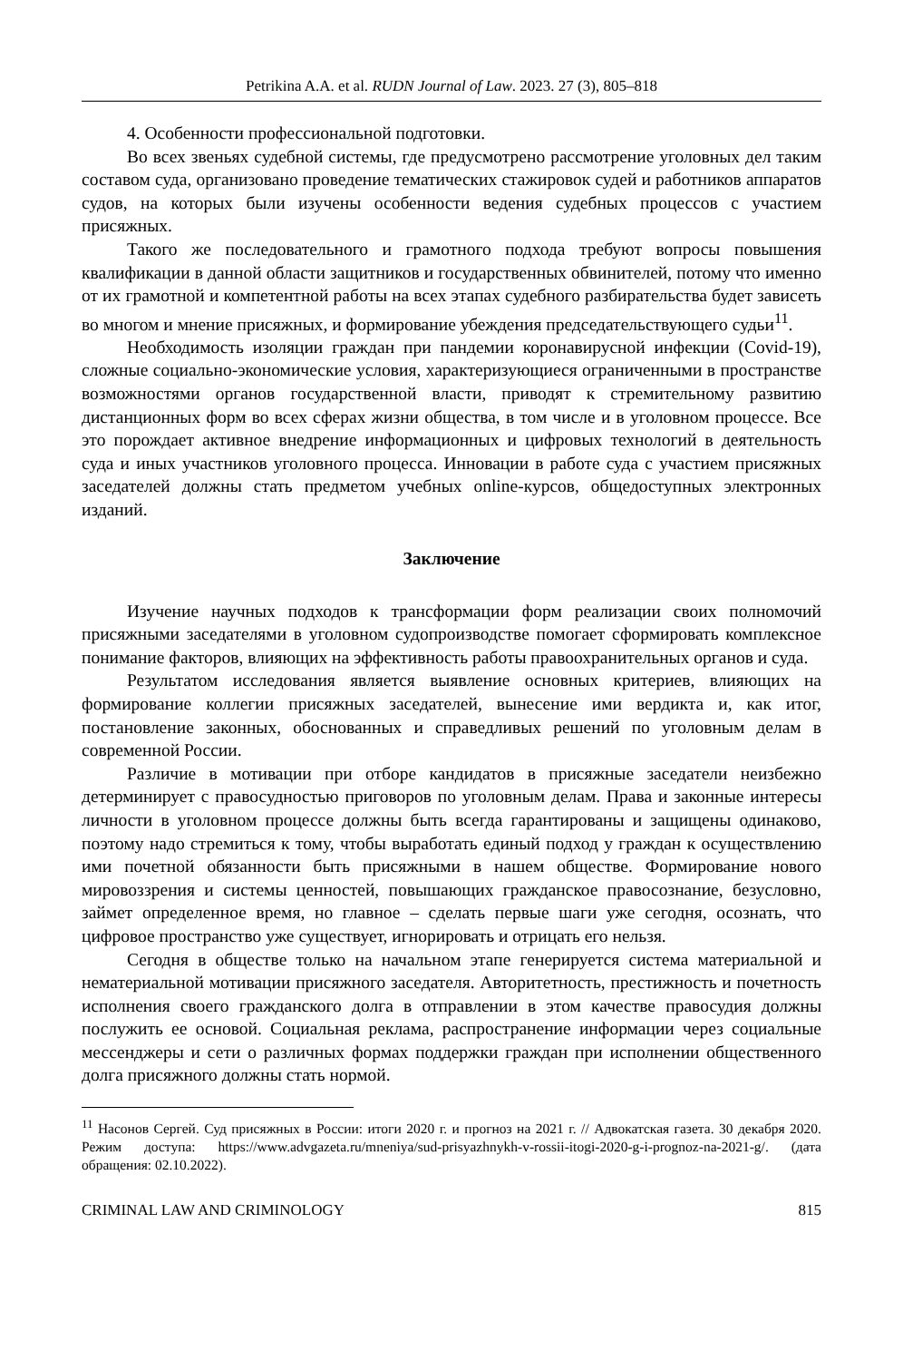Petrikina A.A. et al. RUDN Journal of Law. 2023. 27 (3), 805–818
4. Особенности профессиональной подготовки.
Во всех звеньях судебной системы, где предусмотрено рассмотрение уголовных дел таким составом суда, организовано проведение тематических стажировок судей и работников аппаратов судов, на которых были изучены особенности ведения судебных процессов с участием присяжных.
Такого же последовательного и грамотного подхода требуют вопросы повышения квалификации в данной области защитников и государственных обвинителей, потому что именно от их грамотной и компетентной работы на всех этапах судебного разбирательства будет зависеть во многом и мнение присяжных, и формирование убеждения председательствующего судьи<sup>11</sup>.
Необходимость изоляции граждан при пандемии коронавирусной инфекции (Covid-19), сложные социально-экономические условия, характеризующиеся ограниченными в пространстве возможностями органов государственной власти, приводят к стремительному развитию дистанционных форм во всех сферах жизни общества, в том числе и в уголовном процессе. Все это порождает активное внедрение информационных и цифровых технологий в деятельность суда и иных участников уголовного процесса. Инновации в работе суда с участием присяжных заседателей должны стать предметом учебных online-курсов, общедоступных электронных изданий.
Заключение
Изучение научных подходов к трансформации форм реализации своих полномочий присяжными заседателями в уголовном судопроизводстве помогает сформировать комплексное понимание факторов, влияющих на эффективность работы правоохранительных органов и суда.
Результатом исследования является выявление основных критериев, влияющих на формирование коллегии присяжных заседателей, вынесение ими вердикта и, как итог, постановление законных, обоснованных и справедливых решений по уголовным делам в современной России.
Различие в мотивации при отборе кандидатов в присяжные заседатели неизбежно детерминирует с правосудностью приговоров по уголовным делам. Права и законные интересы личности в уголовном процессе должны быть всегда гарантированы и защищены одинаково, поэтому надо стремиться к тому, чтобы выработать единый подход у граждан к осуществлению ими почетной обязанности быть присяжными в нашем обществе. Формирование нового мировоззрения и системы ценностей, повышающих гражданское правосознание, безусловно, займет определенное время, но главное – сделать первые шаги уже сегодня, осознать, что цифровое пространство уже существует, игнорировать и отрицать его нельзя.
Сегодня в обществе только на начальном этапе генерируется система материальной и нематериальной мотивации присяжного заседателя. Авторитетность, престижность и почетность исполнения своего гражданского долга в отправлении в этом качестве правосудия должны послужить ее основой. Социальная реклама, распространение информации через социальные мессенджеры и сети о различных формах поддержки граждан при исполнении общественного долга присяжного должны стать нормой.
<sup>11</sup> Насонов Сергей. Суд присяжных в России: итоги 2020 г. и прогноз на 2021 г. // Адвокатская газета. 30 декабря 2020. Режим доступа: https://www.advgazeta.ru/mneniya/sud-prisyazhnykh-v-rossii-itogi-2020-g-i-prognoz-na-2021-g/. (дата обращения: 02.10.2022).
CRIMINAL LAW AND CRIMINOLOGY 815